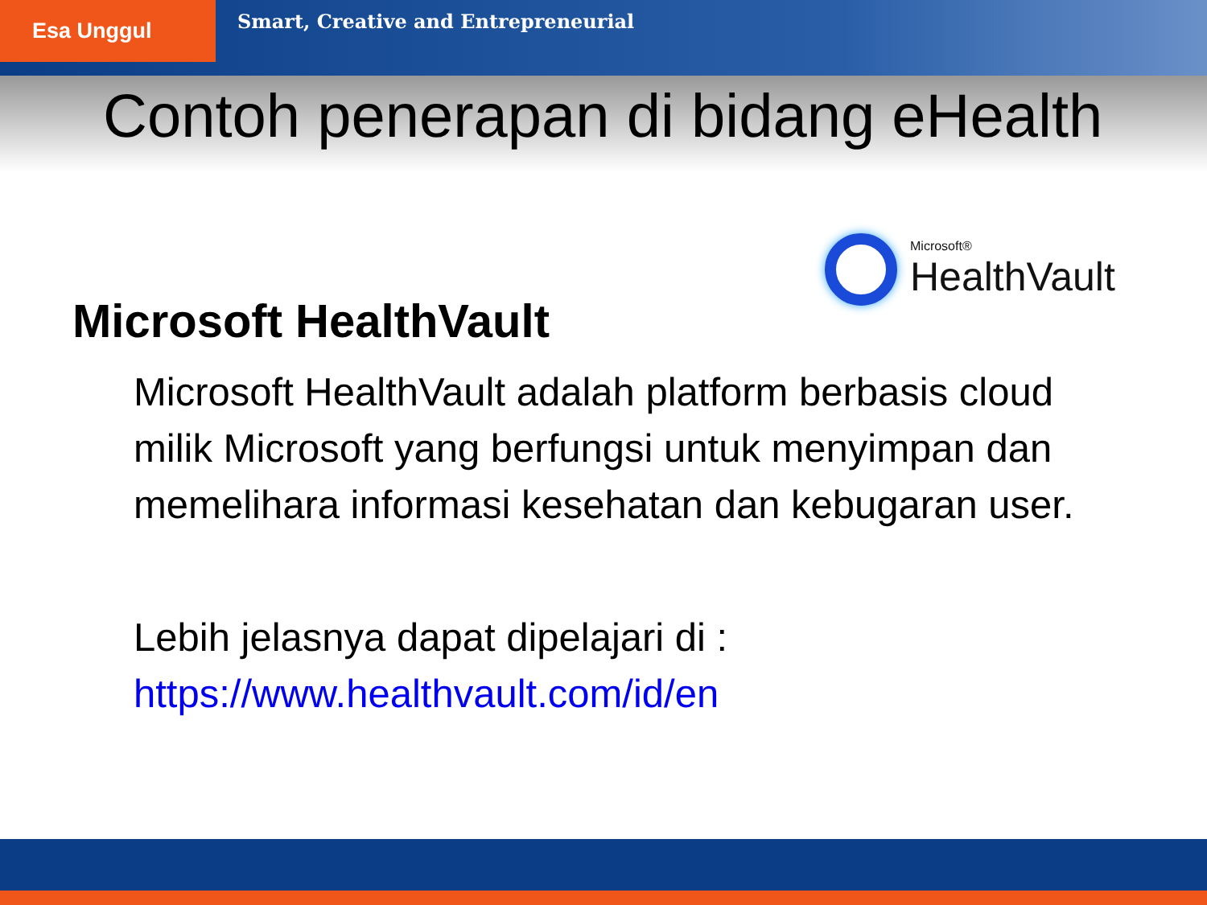Esa Unggul
Smart, Creative and Entrepreneurial
Contoh penerapan di bidang eHealth
Microsoft®
HealthVault
Microsoft HealthVault
Microsoft HealthVault adalah platform berbasis cloud milik Microsoft yang berfungsi untuk menyimpan dan memelihara informasi kesehatan dan kebugaran user.
Lebih jelasnya dapat dipelajari di :
https://www.healthvault.com/id/en